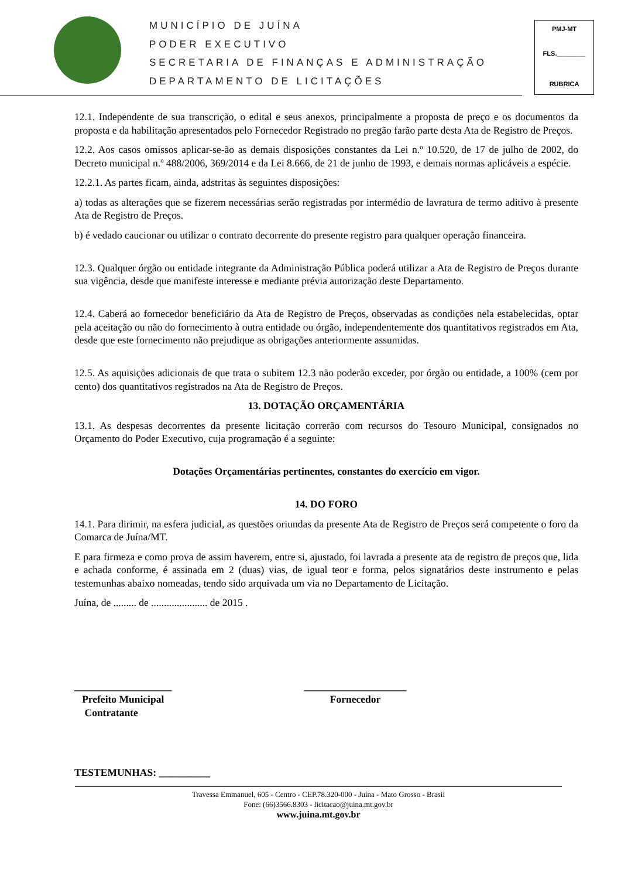MUNICÍPIO DE JUÍNA
PODER EXECUTIVO
SECRETARIA DE FINANÇAS E ADMINISTRAÇÃO
DEPARTAMENTO DE LICITAÇÕES
PMJ-MT
FLS.________
RUBRICA
12.1. Independente de sua transcrição, o edital e seus anexos, principalmente a proposta de preço e os documentos da proposta e da habilitação apresentados pelo Fornecedor Registrado no pregão farão parte desta Ata de Registro de Preços.
12.2. Aos casos omissos aplicar-se-ão as demais disposições constantes da Lei n.º 10.520, de 17 de julho de 2002, do Decreto municipal n.º 488/2006, 369/2014 e da Lei 8.666, de 21 de junho de 1993, e demais normas aplicáveis a espécie.
12.2.1. As partes ficam, ainda, adstritas às seguintes disposições:
a) todas as alterações que se fizerem necessárias serão registradas por intermédio de lavratura de termo aditivo à presente Ata de Registro de Preços.
b) é vedado caucionar ou utilizar o contrato decorrente do presente registro para qualquer operação financeira.
12.3. Qualquer órgão ou entidade integrante da Administração Pública poderá utilizar a Ata de Registro de Preços durante sua vigência, desde que manifeste interesse e mediante prévia autorização deste Departamento.
12.4. Caberá ao fornecedor beneficiário da Ata de Registro de Preços, observadas as condições nela estabelecidas, optar pela aceitação ou não do fornecimento à outra entidade ou órgão, independentemente dos quantitativos registrados em Ata, desde que este fornecimento não prejudique as obrigações anteriormente assumidas.
12.5. As aquisições adicionais de que trata o subitem 12.3 não poderão exceder, por órgão ou entidade, a 100% (cem por cento) dos quantitativos registrados na Ata de Registro de Preços.
13. DOTAÇÃO ORÇAMENTÁRIA
13.1. As despesas decorrentes da presente licitação correrão com recursos do Tesouro Municipal, consignados no Orçamento do Poder Executivo, cuja programação é a seguinte:
Dotações Orçamentárias pertinentes, constantes do exercício em vigor.
14. DO FORO
14.1. Para dirimir, na esfera judicial, as questões oriundas da presente Ata de Registro de Preços será competente o foro da Comarca de Juína/MT.
E para firmeza e como prova de assim haverem, entre si, ajustado, foi lavrada a presente ata de registro de preços que, lida e achada conforme, é assinada em 2 (duas) vias, de igual teor e forma, pelos signatários deste instrumento e pelas testemunhas abaixo nomeadas, tendo sido arquivada um via no Departamento de Licitação.
Juína, de ......... de ...................... de 2015 .
___________________
Prefeito Municipal
Contratante
____________________
Fornecedor
TESTEMUNHAS: __________
Travessa Emmanuel, 605 - Centro - CEP.78.320-000 - Juína - Mato Grosso - Brasil
Fone: (66)3566.8303 - licitacao@juina.mt.gov.br
www.juina.mt.gov.br